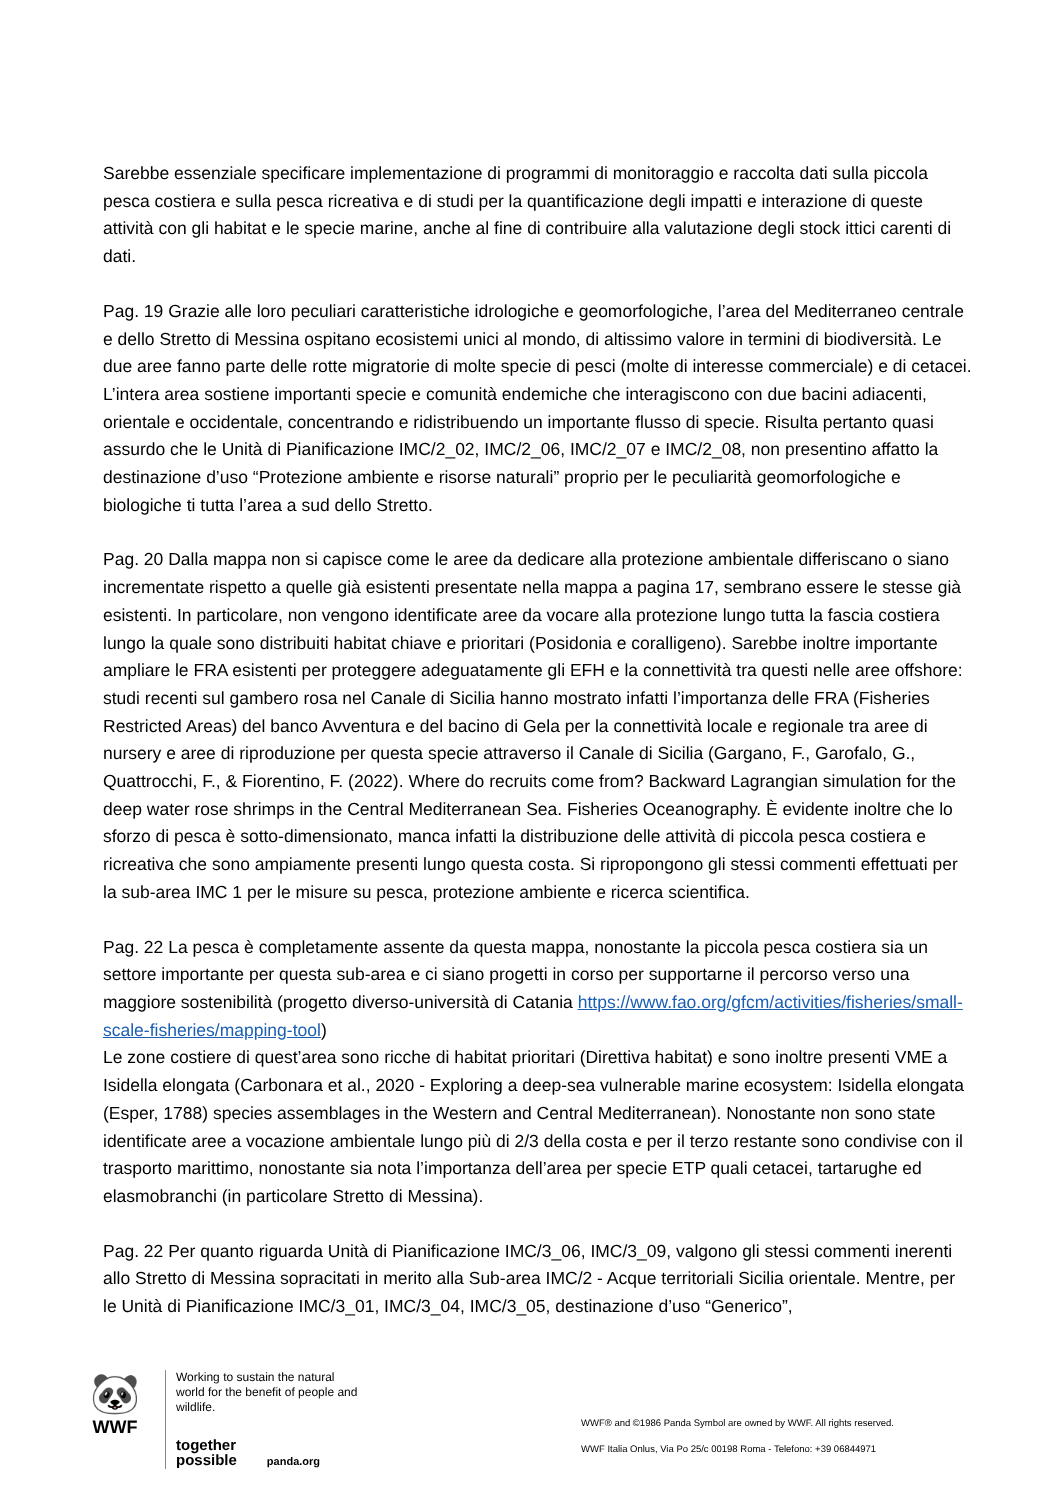Sarebbe essenziale specificare implementazione di programmi di monitoraggio e raccolta dati sulla piccola pesca costiera e sulla pesca ricreativa e di studi per la quantificazione degli impatti e interazione di queste attività con gli habitat e le specie marine, anche al fine di contribuire alla valutazione degli stock ittici carenti di dati.
Pag. 19 Grazie alle loro peculiari caratteristiche idrologiche e geomorfologiche, l’area del Mediterraneo centrale e dello Stretto di Messina ospitano ecosistemi unici al mondo, di altissimo valore in termini di biodiversità. Le due aree fanno parte delle rotte migratorie di molte specie di pesci (molte di interesse commerciale) e di cetacei. L’intera area sostiene importanti specie e comunità endemiche che interagiscono con due bacini adiacenti, orientale e occidentale, concentrando e ridistribuendo un importante flusso di specie. Risulta pertanto quasi assurdo che le Unità di Pianificazione IMC/2_02, IMC/2_06, IMC/2_07 e IMC/2_08, non presentino affatto la destinazione d’uso “Protezione ambiente e risorse naturali” proprio per le peculiarità geomorfologiche e biologiche ti tutta l’area a sud dello Stretto.
Pag. 20 Dalla mappa non si capisce come le aree da dedicare alla protezione ambientale differiscano o siano incrementate rispetto a quelle già esistenti presentate nella mappa a pagina 17, sembrano essere le stesse già esistenti. In particolare, non vengono identificate aree da vocare alla protezione lungo tutta la fascia costiera lungo la quale sono distribuiti habitat chiave e prioritari (Posidonia e coralligeno). Sarebbe inoltre importante ampliare le FRA esistenti per proteggere adeguatamente gli EFH e la connettività tra questi nelle aree offshore: studi recenti sul gambero rosa nel Canale di Sicilia hanno mostrato infatti l’importanza delle FRA (Fisheries Restricted Areas) del banco Avventura e del bacino di Gela per la connettività locale e regionale tra aree di nursery e aree di riproduzione per questa specie attraverso il Canale di Sicilia (Gargano, F., Garofalo, G., Quattrocchi, F., & Fiorentino, F. (2022). Where do recruits come from? Backward Lagrangian simulation for the deep water rose shrimps in the Central Mediterranean Sea. Fisheries Oceanography. È evidente inoltre che lo sforzo di pesca è sotto-dimensionato, manca infatti la distribuzione delle attività di piccola pesca costiera e ricreativa che sono ampiamente presenti lungo questa costa. Si ripropongono gli stessi commenti effettuati per la sub-area IMC 1 per le misure su pesca, protezione ambiente e ricerca scientifica.
Pag. 22 La pesca è completamente assente da questa mappa, nonostante la piccola pesca costiera sia un settore importante per questa sub-area e ci siano progetti in corso per supportarne il percorso verso una maggiore sostenibilità (progetto diverso-università di Catania https://www.fao.org/gfcm/activities/fisheries/small-scale-fisheries/mapping-tool)
Le zone costiere di quest’area sono ricche di habitat prioritari (Direttiva habitat) e sono inoltre presenti VME a Isidella elongata (Carbonara et al., 2020 - Exploring a deep-sea vulnerable marine ecosystem: Isidella elongata (Esper, 1788) species assemblages in the Western and Central Mediterranean). Nonostante non sono state identificate aree a vocazione ambientale lungo più di 2/3 della costa e per il terzo restante sono condivise con il trasporto marittimo, nonostante sia nota l’importanza dell’area per specie ETP quali cetacei, tartarughe ed elasmobranchi (in particolare Stretto di Messina).
Pag. 22 Per quanto riguarda Unità di Pianificazione IMC/3_06, IMC/3_09, valgono gli stessi commenti inerenti allo Stretto di Messina sopracitati in merito alla Sub-area IMC/2 - Acque territoriali Sicilia orientale. Mentre, per le Unità di Pianificazione IMC/3_01, IMC/3_04, IMC/3_05, destinazione d’uso “Generico”,
🐼
WWF
Working to sustain the natural world for the benefit of people and wildlife.
together possible panda.org
WWF® and ©1986 Panda Symbol are owned by WWF. All rights reserved.
WWF Italia Onlus, Via Po 25/c 00198 Roma - Telefono: +39 06844971